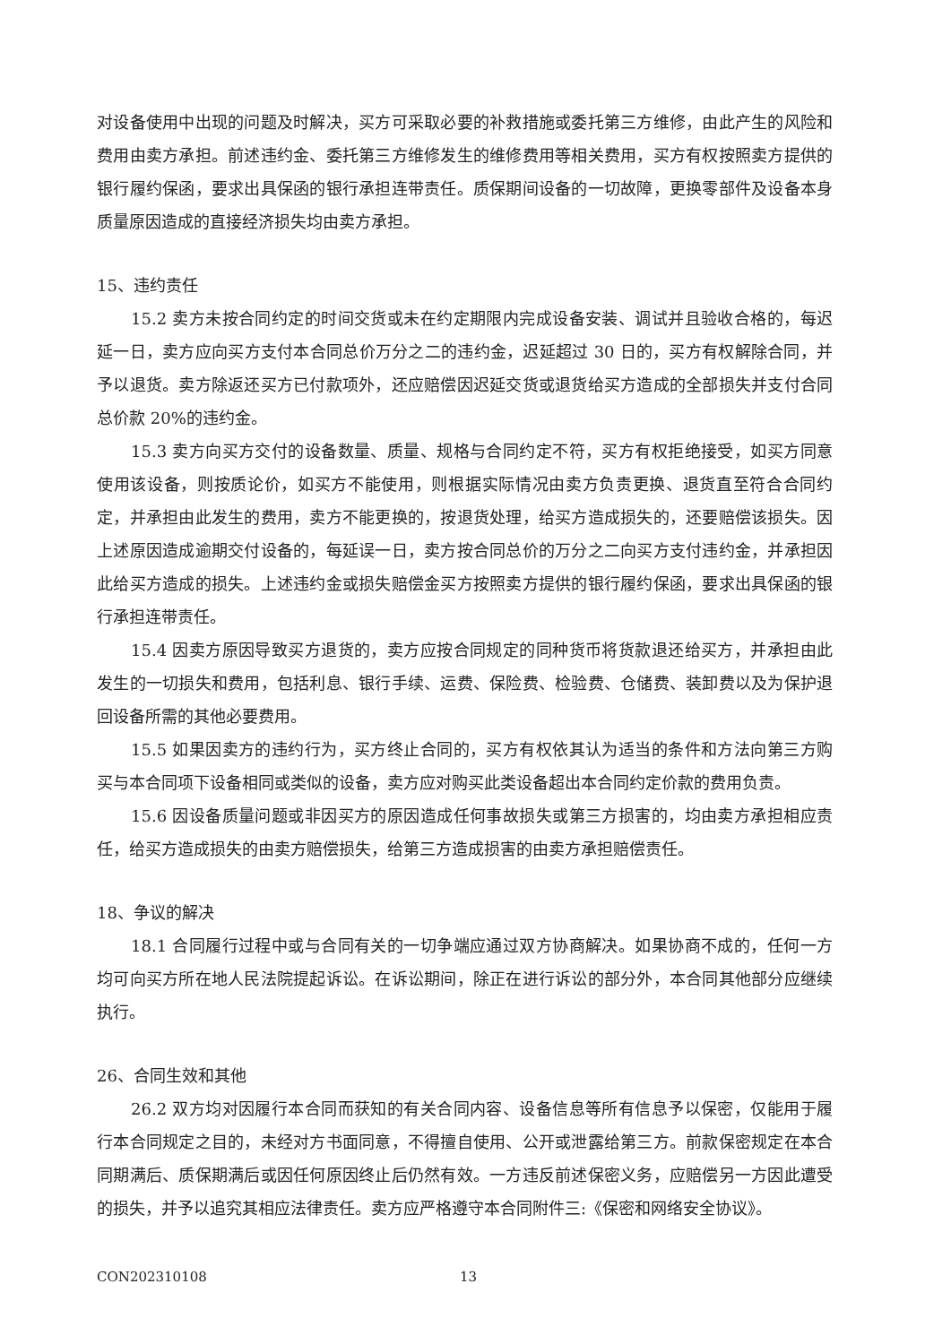对设备使用中出现的问题及时解决，买方可采取必要的补救措施或委托第三方维修，由此产生的风险和费用由卖方承担。前述违约金、委托第三方维修发生的维修费用等相关费用，买方有权按照卖方提供的银行履约保函，要求出具保函的银行承担连带责任。质保期间设备的一切故障，更换零部件及设备本身质量原因造成的直接经济损失均由卖方承担。
15、违约责任
15.2 卖方未按合同约定的时间交货或未在约定期限内完成设备安装、调试并且验收合格的，每迟延一日，卖方应向买方支付本合同总价万分之二的违约金，迟延超过 30 日的，买方有权解除合同，并予以退货。卖方除返还买方已付款项外，还应赔偿因迟延交货或退货给买方造成的全部损失并支付合同总价款 20%的违约金。
15.3 卖方向买方交付的设备数量、质量、规格与合同约定不符，买方有权拒绝接受，如买方同意使用该设备，则按质论价，如买方不能使用，则根据实际情况由卖方负责更换、退货直至符合合同约定，并承担由此发生的费用，卖方不能更换的，按退货处理，给买方造成损失的，还要赔偿该损失。因上述原因造成逾期交付设备的，每延误一日，卖方按合同总价的万分之二向买方支付违约金，并承担因此给买方造成的损失。上述违约金或损失赔偿金买方按照卖方提供的银行履约保函，要求出具保函的银行承担连带责任。
15.4 因卖方原因导致买方退货的，卖方应按合同规定的同种货币将货款退还给买方，并承担由此发生的一切损失和费用，包括利息、银行手续、运费、保险费、检验费、仓储费、装卸费以及为保护退回设备所需的其他必要费用。
15.5 如果因卖方的违约行为，买方终止合同的，买方有权依其认为适当的条件和方法向第三方购买与本合同项下设备相同或类似的设备，卖方应对购买此类设备超出本合同约定价款的费用负责。
15.6 因设备质量问题或非因买方的原因造成任何事故损失或第三方损害的，均由卖方承担相应责任，给买方造成损失的由卖方赔偿损失，给第三方造成损害的由卖方承担赔偿责任。
18、争议的解决
18.1 合同履行过程中或与合同有关的一切争端应通过双方协商解决。如果协商不成的，任何一方均可向买方所在地人民法院提起诉讼。在诉讼期间，除正在进行诉讼的部分外，本合同其他部分应继续执行。
26、合同生效和其他
26.2 双方均对因履行本合同而获知的有关合同内容、设备信息等所有信息予以保密，仅能用于履行本合同规定之目的，未经对方书面同意，不得擅自使用、公开或泄露给第三方。前款保密规定在本合同期满后、质保期满后或因任何原因终止后仍然有效。一方违反前述保密义务，应赔偿另一方因此遭受的损失，并予以追究其相应法律责任。卖方应严格遵守本合同附件三:《保密和网络安全协议》。
CON202310108 13